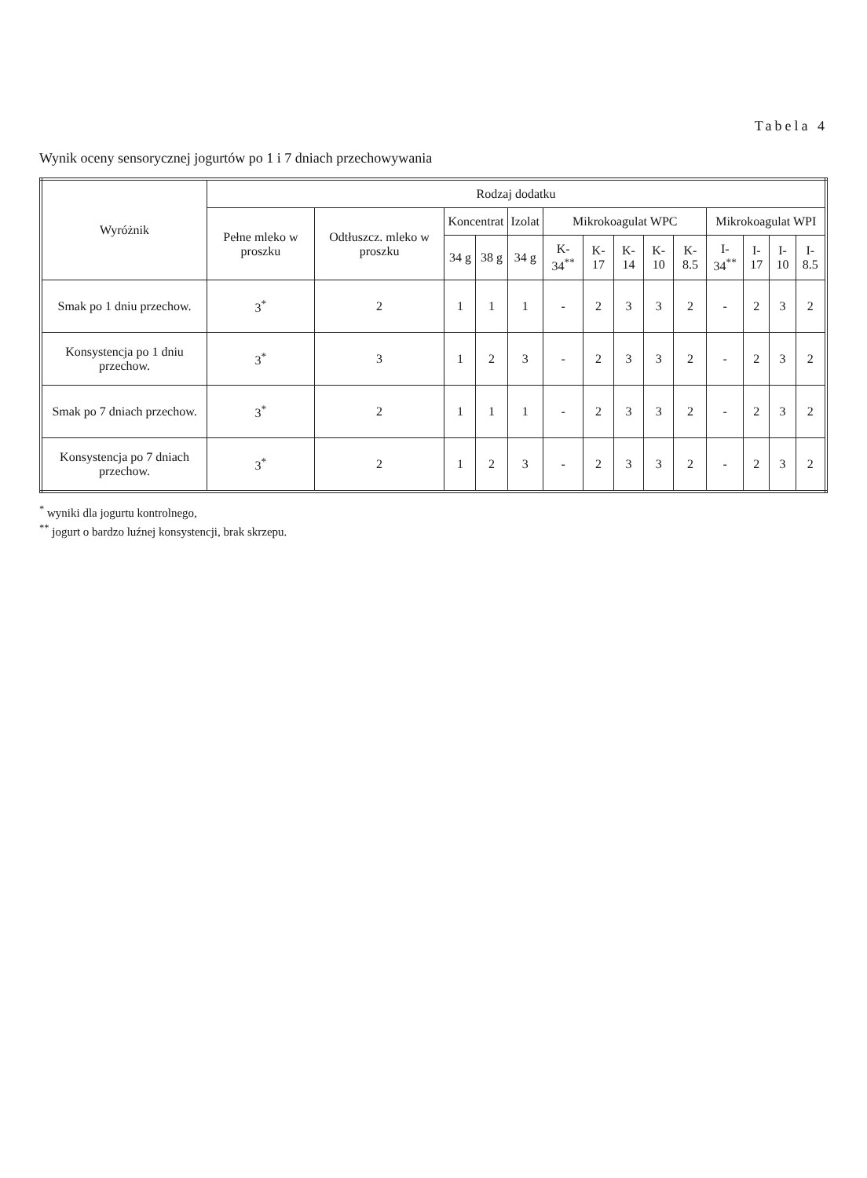Tabela 4
Wynik oceny sensorycznej jogurtów po 1 i 7 dniach przechowywania
| Wyróżnik | Rodzaj dodatku | | | | | | | | | | | | | |
| --- | --- | --- | --- | --- | --- | --- | --- | --- | --- | --- | --- | --- | --- | --- |
| | Pełne mleko w proszku | Odtłuszcz. mleko w proszku | Koncentrat | | Izolat | Mikrokoagulat WPC | | | | | Mikrokoagulat WPI | | | |
| | | | 34 g | 38 g | 34 g | K-34<sup>**</sup> | K-17 | K-14 | K-10 | K-8.5 | I-34<sup>**</sup> | I-17 | I-10 | I-8.5 |
| Smak po 1 dniu przechow. | 3<sup>*</sup> | 2 | 1 | 1 | 1 | - | 2 | 3 | 3 | 2 | - | 2 | 3 | 2 |
| Konsystencja po 1 dniu przechow. | 3<sup>*</sup> | 3 | 1 | 2 | 3 | - | 2 | 3 | 3 | 2 | - | 2 | 3 | 2 |
| Smak po 7 dniach przechow. | 3<sup>*</sup> | 2 | 1 | 1 | 1 | - | 2 | 3 | 3 | 2 | - | 2 | 3 | 2 |
| Konsystencja po 7 dniach przechow. | 3<sup>*</sup> | 2 | 1 | 2 | 3 | - | 2 | 3 | 3 | 2 | - | 2 | 3 | 2 |
<sup>*</sup> wyniki dla jogurtu kontrolnego,
<sup>**</sup> jogurt o bardzo luźnej konsystencji, brak skrzepu.